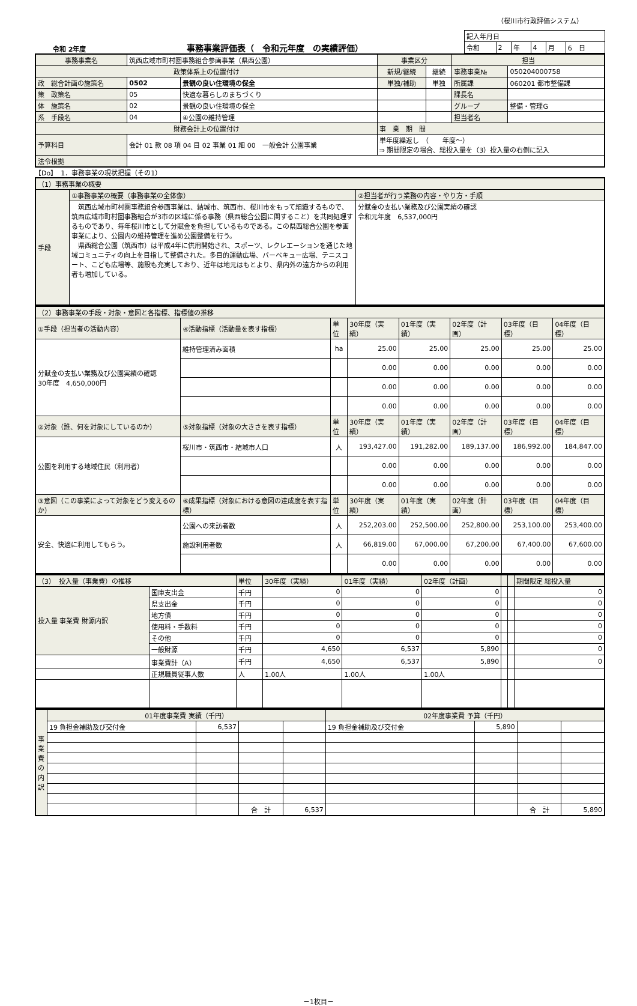（桜川市行政評価システム）
令和 2年度 事務事業評価表（　令和元年度　の実績評価）
| 記入年月日 | | | | | |
| 令和 | 2 | 年 | 4 | 月 | 6 日 |
| 事務事業名 | 筑西広域市町村圏事務組合参画事業（県西公園） | | 事業区分 | | 担当 | |
| 政策体系上の位置付け | | | 新規/継続 | 継続 | 事務事業№ | 050204000758 |
| 政 総合計画の施策名 | 0502 | 景観の良い住環境の保全 | 単独/補助 | 単独 | 所属課 | 060201 都市整備課 |
| 策 政策名 | 05 | 快適な暮らしのまちづくり | | | 課長名 | |
| 体 施策名 | 02 | 景観の良い住環境の保全 | | | グループ | 整備・管理G |
| 系 手段名 | 04 | ④公園の維持管理 | | | 担当者名 | |
| 財務会計上の位置付け | | | 事 業 期 間 | | | |
| 予算科目 | 会計 01 款 08 項 04 目 02 事業 01 細 00 一般会計 公園事業 | | 単年度繰返し （ 年度～） ⇒ 期間限定の場合、総投入量を（3）投入量の右側に記入 | | | |
| 法令根拠 | | | | | | |
【Do】　1．事務事業の現状把握（その1）
| （1）事務事業の概要 | | |
| 手段 | ①事務事業の概要（事務事業の全体像） | ②担当者が行う業務の内容・やり方・手順 |
| | 筑西広域市町村圏事務組合参画事業は、結城市、筑西市、桜川市をもって組織するもので、筑西広域市町村圏事務組合が3市の区域に係る事務（県西総合公園に関すること）を共同処理するものであり、毎年桜川市として分賦金を負担しているものである。この県西総合公園を参画事業により、公園内の維持管理を進め公園整備を行う。 県西総合公園（筑西市）は平成4年に供用開始され、スポーツ、レクレエーションを通じた地域コミュニティの向上を目指して整備された。多目的運動広場、バーベキュー広場、テニスコート、こども広場等、施設も充実しており、近年は地元はもとより、県内外の遠方からの利用者も増加している。 | 分賦金の支払い業務及び公園実績の確認 令和元年度 6,537,000円 |
| （2）事務事業の手段・対象・意図と各指標、指標値の推移 | | | | | | | |
| ①手段（担当者の活動内容） | ④活動指標（活動量を表す指標） | 単位 | 30年度（実績） | 01年度（実績） | 02年度（計画） | 03年度（目標） | 04年度（目標） |
| 分賦金の支払い業務及び公園実績の確認 30年度 4,650,000円 | 維持管理済み面積 | ha | 25.00 | 25.00 | 25.00 | 25.00 | 25.00 |
| | | | 0.00 | 0.00 | 0.00 | 0.00 | 0.00 |
| | | | 0.00 | 0.00 | 0.00 | 0.00 | 0.00 |
| | | | 0.00 | 0.00 | 0.00 | 0.00 | 0.00 |
| ②対象（誰、何を対象にしているのか） | ⑤対象指標（対象の大きさを表す指標） | 単位 | 30年度（実績） | 01年度（実績） | 02年度（計画） | 03年度（目標） | 04年度（目標） |
| 公園を利用する地域住民（利用者） | 桜川市・筑西市・結城市人口 | 人 | 193,427.00 | 191,282.00 | 189,137.00 | 186,992.00 | 184,847.00 |
| | | | 0.00 | 0.00 | 0.00 | 0.00 | 0.00 |
| | | | 0.00 | 0.00 | 0.00 | 0.00 | 0.00 |
| ③意図（この事業によって対象をどう変えるのか） | ⑥成果指標（対象における意図の達成度を表す指標） | 単位 | 30年度（実績） | 01年度（実績） | 02年度（計画） | 03年度（目標） | 04年度（目標） |
| 安全、快適に利用してもらう。 | 公園への来訪者数 | 人 | 252,203.00 | 252,500.00 | 252,800.00 | 253,100.00 | 253,400.00 |
| | 施設利用者数 | 人 | 66,819.00 | 67,000.00 | 67,200.00 | 67,400.00 | 67,600.00 |
| | | | 0.00 | 0.00 | 0.00 | 0.00 | 0.00 |
| （3） 投入量（事業費）の推移 | | 単位 | 30年度（実績） | 01年度（実績） | 02年度（計画） | | | 期間限定 総投入量 |
| 投入量 事業費 財源内訳 | 国庫支出金 | 千円 | 0 | 0 | 0 | | | 0 |
| | 県支出金 | 千円 | 0 | 0 | 0 | | | 0 |
| | 地方債 | 千円 | 0 | 0 | 0 | | | 0 |
| | 使用料・手数料 | 千円 | 0 | 0 | 0 | | | 0 |
| | その他 | 千円 | 0 | 0 | 0 | | | 0 |
| | 一般財源 | 千円 | 4,650 | 6,537 | 5,890 | | | 0 |
| | 事業費計（A） | 千円 | 4,650 | 6,537 | 5,890 | | | 0 |
| | 正規職員従事人数 | 人 | 1.00人 | 1.00人 | 1.00人 | | | |
| 事業費の内訳 | 01年度事業費 実績（千円） | | | | 02年度事業費 予算（千円） | | | |
| | 19 負担金補助及び交付金 | 6,537 | | | 19 負担金補助及び交付金 | 5,890 | | |
| | | | 合 計 | 6,537 | | | 合 計 | 5,890 |
－1枚目－